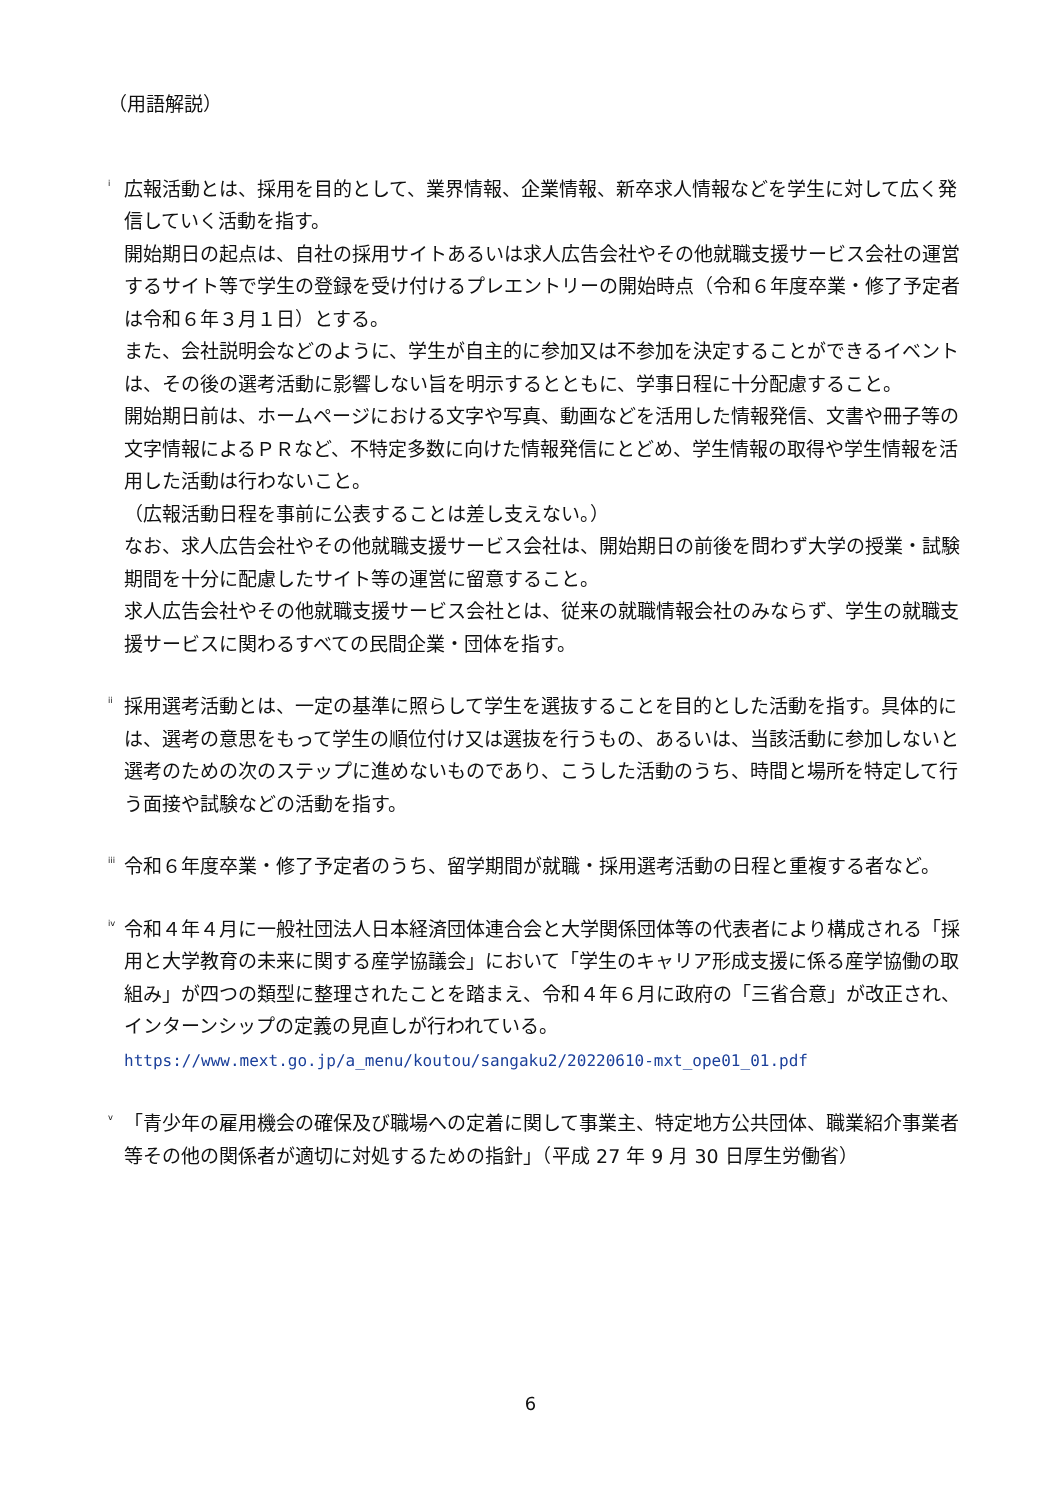（用語解説）
<sup>i</sup>
広報活動とは、採用を目的として、業界情報、企業情報、新卒求人情報などを学生に対して広く発信していく活動を指す。
開始期日の起点は、自社の採用サイトあるいは求人広告会社やその他就職支援サービス会社の運営するサイト等で学生の登録を受け付けるプレエントリーの開始時点（令和６年度卒業・修了予定者は令和６年３月１日）とする。
また、会社説明会などのように、学生が自主的に参加又は不参加を決定することができるイベントは、その後の選考活動に影響しない旨を明示するとともに、学事日程に十分配慮すること。
開始期日前は、ホームページにおける文字や写真、動画などを活用した情報発信、文書や冊子等の文字情報によるＰＲなど、不特定多数に向けた情報発信にとどめ、学生情報の取得や学生情報を活用した活動は行わないこと。
（広報活動日程を事前に公表することは差し支えない。）
なお、求人広告会社やその他就職支援サービス会社は、開始期日の前後を問わず大学の授業・試験期間を十分に配慮したサイト等の運営に留意すること。
求人広告会社やその他就職支援サービス会社とは、従来の就職情報会社のみならず、学生の就職支援サービスに関わるすべての民間企業・団体を指す。
<sup>ii</sup>
採用選考活動とは、一定の基準に照らして学生を選抜することを目的とした活動を指す。具体的には、選考の意思をもって学生の順位付け又は選抜を行うもの、あるいは、当該活動に参加しないと選考のための次のステップに進めないものであり、こうした活動のうち、時間と場所を特定して行う面接や試験などの活動を指す。
<sup>iii</sup>
令和６年度卒業・修了予定者のうち、留学期間が就職・採用選考活動の日程と重複する者など。
<sup>iv</sup>
令和４年４月に一般社団法人日本経済団体連合会と大学関係団体等の代表者により構成される「採用と大学教育の未来に関する産学協議会」において「学生のキャリア形成支援に係る産学協働の取組み」が四つの類型に整理されたことを踏まえ、令和４年６月に政府の「三省合意」が改正され、インターンシップの定義の見直しが行われている。https://www.mext.go.jp/a_menu/koutou/sangaku2/20220610-mxt_ope01_01.pdf
<sup>v</sup>
「青少年の雇用機会の確保及び職場への定着に関して事業主、特定地方公共団体、職業紹介事業者等その他の関係者が適切に対処するための指針」（平成 27 年 9 月 30 日厚生労働省）
6